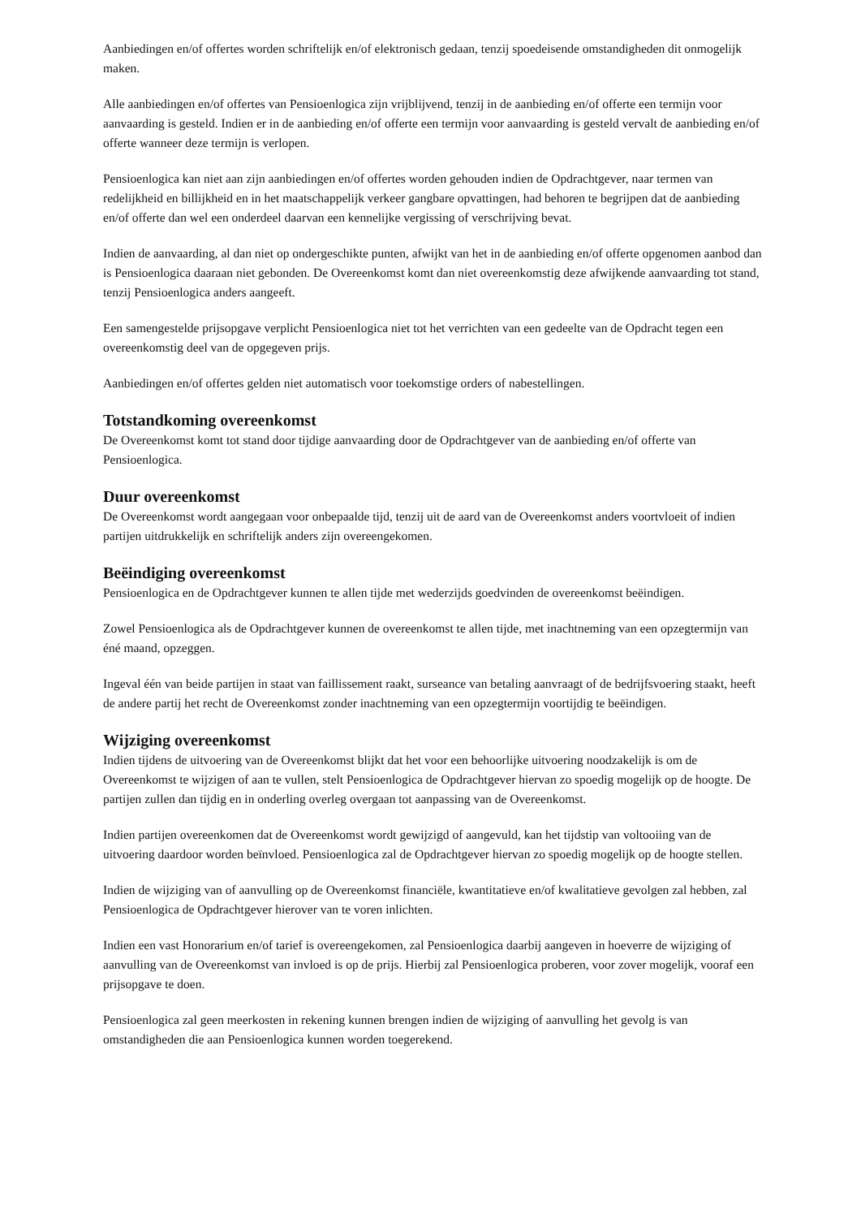Aanbiedingen en/of offertes worden schriftelijk en/of elektronisch gedaan, tenzij spoedeisende omstandigheden dit onmogelijk maken.
Alle aanbiedingen en/of offertes van Pensioenlogica zijn vrijblijvend, tenzij in de aanbieding en/of offerte een termijn voor aanvaarding is gesteld. Indien er in de aanbieding en/of offerte een termijn voor aanvaarding is gesteld vervalt de aanbieding en/of offerte wanneer deze termijn is verlopen.
Pensioenlogica kan niet aan zijn aanbiedingen en/of offertes worden gehouden indien de Opdrachtgever, naar termen van redelijkheid en billijkheid en in het maatschappelijk verkeer gangbare opvattingen, had behoren te begrijpen dat de aanbieding en/of offerte dan wel een onderdeel daarvan een kennelijke vergissing of verschrijving bevat.
Indien de aanvaarding, al dan niet op ondergeschikte punten, afwijkt van het in de aanbieding en/of offerte opgenomen aanbod dan is Pensioenlogica daaraan niet gebonden. De Overeenkomst komt dan niet overeenkomstig deze afwijkende aanvaarding tot stand, tenzij Pensioenlogica anders aangeeft.
Een samengestelde prijsopgave verplicht Pensioenlogica niet tot het verrichten van een gedeelte van de Opdracht tegen een overeenkomstig deel van de opgegeven prijs.
Aanbiedingen en/of offertes gelden niet automatisch voor toekomstige orders of nabestellingen.
Totstandkoming overeenkomst
De Overeenkomst komt tot stand door tijdige aanvaarding door de Opdrachtgever van de aanbieding en/of offerte van Pensioenlogica.
Duur overeenkomst
De Overeenkomst wordt aangegaan voor onbepaalde tijd, tenzij uit de aard van de Overeenkomst anders voortvloeit of indien partijen uitdrukkelijk en schriftelijk anders zijn overeengekomen.
Beëindiging overeenkomst
Pensioenlogica en de Opdrachtgever kunnen te allen tijde met wederzijds goedvinden de overeenkomst beëindigen.
Zowel Pensioenlogica als de Opdrachtgever kunnen de overeenkomst te allen tijde, met inachtneming van een opzegtermijn van éné maand, opzeggen.
Ingeval één van beide partijen in staat van faillissement raakt, surseance van betaling aanvraagt of de bedrijfsvoering staakt, heeft de andere partij het recht de Overeenkomst zonder inachtneming van een opzegtermijn voortijdig te beëindigen.
Wijziging overeenkomst
Indien tijdens de uitvoering van de Overeenkomst blijkt dat het voor een behoorlijke uitvoering noodzakelijk is om de Overeenkomst te wijzigen of aan te vullen, stelt Pensioenlogica de Opdrachtgever hiervan zo spoedig mogelijk op de hoogte. De partijen zullen dan tijdig en in onderling overleg overgaan tot aanpassing van de Overeenkomst.
Indien partijen overeenkomen dat de Overeenkomst wordt gewijzigd of aangevuld, kan het tijdstip van voltooiing van de uitvoering daardoor worden beïnvloed. Pensioenlogica zal de Opdrachtgever hiervan zo spoedig mogelijk op de hoogte stellen.
Indien de wijziging van of aanvulling op de Overeenkomst financiële, kwantitatieve en/of kwalitatieve gevolgen zal hebben, zal Pensioenlogica de Opdrachtgever hierover van te voren inlichten.
Indien een vast Honorarium en/of tarief is overeengekomen, zal Pensioenlogica daarbij aangeven in hoeverre de wijziging of aanvulling van de Overeenkomst van invloed is op de prijs. Hierbij zal Pensioenlogica proberen, voor zover mogelijk, vooraf een prijsopgave te doen.
Pensioenlogica zal geen meerkosten in rekening kunnen brengen indien de wijziging of aanvulling het gevolg is van omstandigheden die aan Pensioenlogica kunnen worden toegerekend.